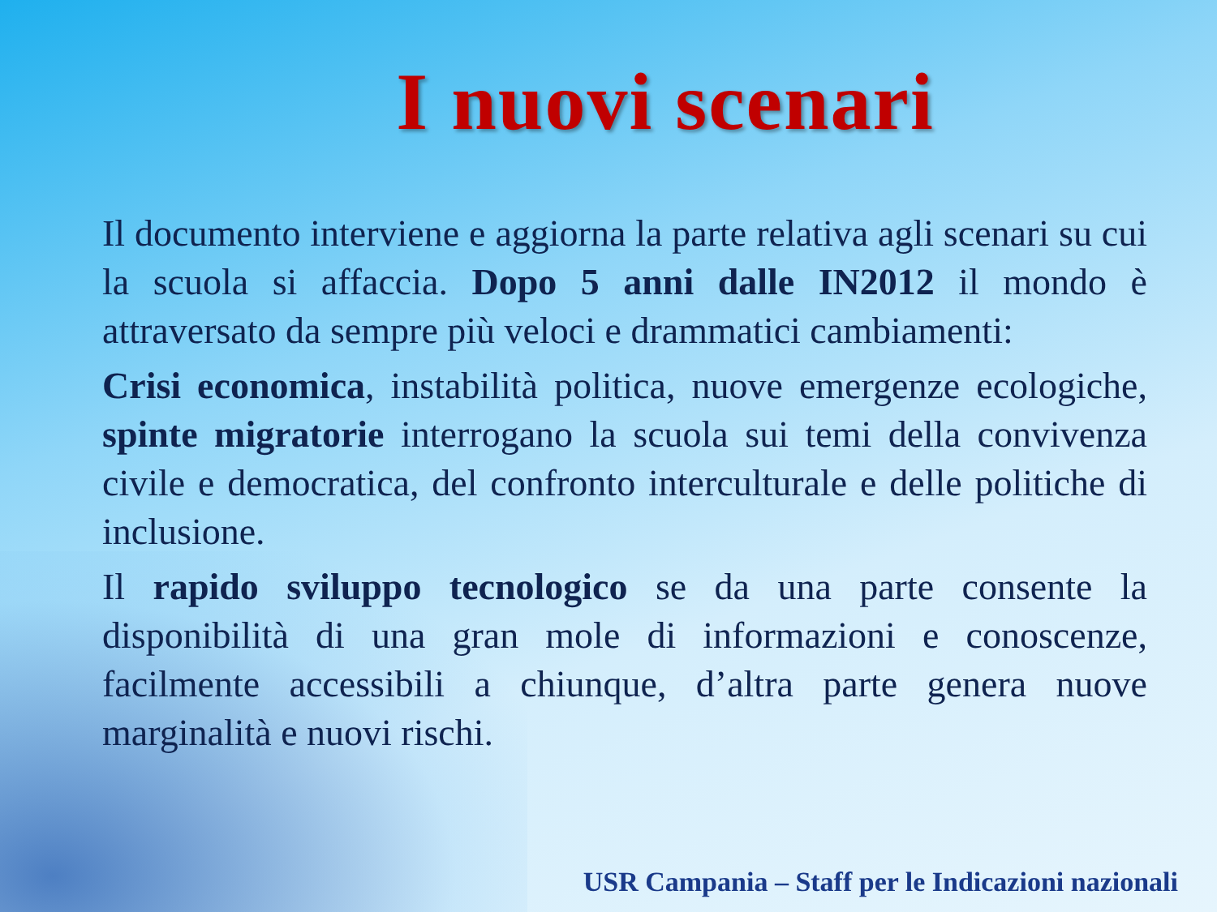I nuovi scenari
Il documento interviene e aggiorna la parte relativa agli scenari su cui la scuola si affaccia. Dopo 5 anni dalle IN2012 il mondo è attraversato da sempre più veloci e drammatici cambiamenti:
Crisi economica, instabilità politica, nuove emergenze ecologiche, spinte migratorie interrogano la scuola sui temi della convivenza civile e democratica, del confronto interculturale e delle politiche di inclusione.
Il rapido sviluppo tecnologico se da una parte consente la disponibilità di una gran mole di informazioni e conoscenze, facilmente accessibili a chiunque, d’altra parte genera nuove marginalità e nuovi rischi.
USR Campania – Staff per le Indicazioni nazionali